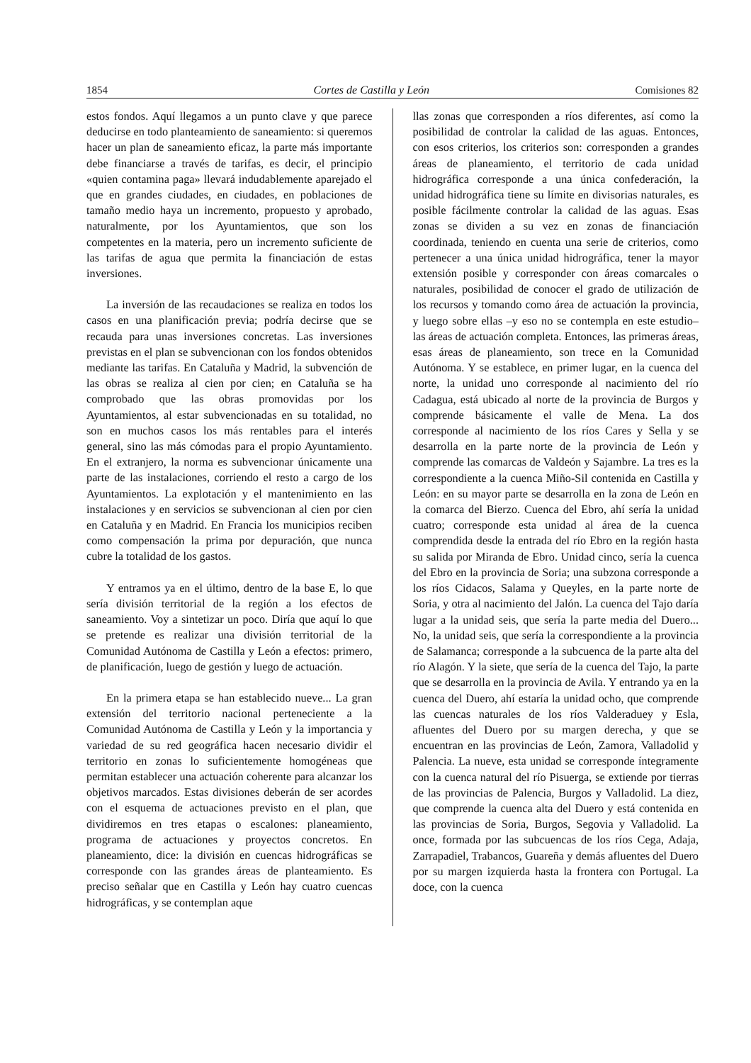1854 Cortes de Castilla y León Comisiones 82
estos fondos. Aquí llegamos a un punto clave y que parece deducirse en todo planteamiento de saneamiento: si queremos hacer un plan de saneamiento eficaz, la parte más importante debe financiarse a través de tarifas, es decir, el principio «quien contamina paga» llevará indudablemente aparejado el que en grandes ciudades, en ciudades, en poblaciones de tamaño medio haya un incremento, propuesto y aprobado, naturalmente, por los Ayuntamientos, que son los competentes en la materia, pero un incremento suficiente de las tarifas de agua que permita la financiación de estas inversiones.
La inversión de las recaudaciones se realiza en todos los casos en una planificación previa; podría decirse que se recauda para unas inversiones concretas. Las inversiones previstas en el plan se subvencionan con los fondos obtenidos mediante las tarifas. En Cataluña y Madrid, la subvención de las obras se realiza al cien por cien; en Cataluña se ha comprobado que las obras promovidas por los Ayuntamientos, al estar subvencionadas en su totalidad, no son en muchos casos los más rentables para el interés general, sino las más cómodas para el propio Ayuntamiento. En el extranjero, la norma es subvencionar únicamente una parte de las instalaciones, corriendo el resto a cargo de los Ayuntamientos. La explotación y el mantenimiento en las instalaciones y en servicios se subvencionan al cien por cien en Cataluña y en Madrid. En Francia los municipios reciben como compensación la prima por depuración, que nunca cubre la totalidad de los gastos.
Y entramos ya en el último, dentro de la base E, lo que sería división territorial de la región a los efectos de saneamiento. Voy a sintetizar un poco. Diría que aquí lo que se pretende es realizar una división territorial de la Comunidad Autónoma de Castilla y León a efectos: primero, de planificación, luego de gestión y luego de actuación.
En la primera etapa se han establecido nueve... La gran extensión del territorio nacional perteneciente a la Comunidad Autónoma de Castilla y León y la importancia y variedad de su red geográfica hacen necesario dividir el territorio en zonas lo suficientemente homogéneas que permitan establecer una actuación coherente para alcanzar los objetivos marcados. Estas divisiones deberán de ser acordes con el esquema de actuaciones previsto en el plan, que dividiremos en tres etapas o escalones: planeamiento, programa de actuaciones y proyectos concretos. En planeamiento, dice: la división en cuencas hidrográficas se corresponde con las grandes áreas de planteamiento. Es preciso señalar que en Castilla y León hay cuatro cuencas hidrográficas, y se contemplan aque
llas zonas que corresponden a ríos diferentes, así como la posibilidad de controlar la calidad de las aguas. Entonces, con esos criterios, los criterios son: corresponden a grandes áreas de planeamiento, el territorio de cada unidad hidrográfica corresponde a una única confederación, la unidad hidrográfica tiene su límite en divisorias naturales, es posible fácilmente controlar la calidad de las aguas. Esas zonas se dividen a su vez en zonas de financiación coordinada, teniendo en cuenta una serie de criterios, como pertenecer a una única unidad hidrográfica, tener la mayor extensión posible y corresponder con áreas comarcales o naturales, posibilidad de conocer el grado de utilización de los recursos y tomando como área de actuación la provincia, y luego sobre ellas –y eso no se contempla en este estudio– las áreas de actuación completa. Entonces, las primeras áreas, esas áreas de planeamiento, son trece en la Comunidad Autónoma. Y se establece, en primer lugar, en la cuenca del norte, la unidad uno corresponde al nacimiento del río Cadagua, está ubicado al norte de la provincia de Burgos y comprende básicamente el valle de Mena. La dos corresponde al nacimiento de los ríos Cares y Sella y se desarrolla en la parte norte de la provincia de León y comprende las comarcas de Valdeón y Sajambre. La tres es la correspondiente a la cuenca Miño-Sil contenida en Castilla y León: en su mayor parte se desarrolla en la zona de León en la comarca del Bierzo. Cuenca del Ebro, ahí sería la unidad cuatro; corresponde esta unidad al área de la cuenca comprendida desde la entrada del río Ebro en la región hasta su salida por Miranda de Ebro. Unidad cinco, sería la cuenca del Ebro en la provincia de Soria; una subzona corresponde a los ríos Cidacos, Salama y Queyles, en la parte norte de Soria, y otra al nacimiento del Jalón. La cuenca del Tajo daría lugar a la unidad seis, que sería la parte media del Duero... No, la unidad seis, que sería la correspondiente a la provincia de Salamanca; corresponde a la subcuenca de la parte alta del río Alagón. Y la siete, que sería de la cuenca del Tajo, la parte que se desarrolla en la provincia de Avila. Y entrando ya en la cuenca del Duero, ahí estaría la unidad ocho, que comprende las cuencas naturales de los ríos Valderaduey y Esla, afluentes del Duero por su margen derecha, y que se encuentran en las provincias de León, Zamora, Valladolid y Palencia. La nueve, esta unidad se corresponde íntegramente con la cuenca natural del río Pisuerga, se extiende por tierras de las provincias de Palencia, Burgos y Valladolid. La diez, que comprende la cuenca alta del Duero y está contenida en las provincias de Soria, Burgos, Segovia y Valladolid. La once, formada por las subcuencas de los ríos Cega, Adaja, Zarrapadiel, Trabancos, Guareña y demás afluentes del Duero por su margen izquierda hasta la frontera con Portugal. La doce, con la cuenca